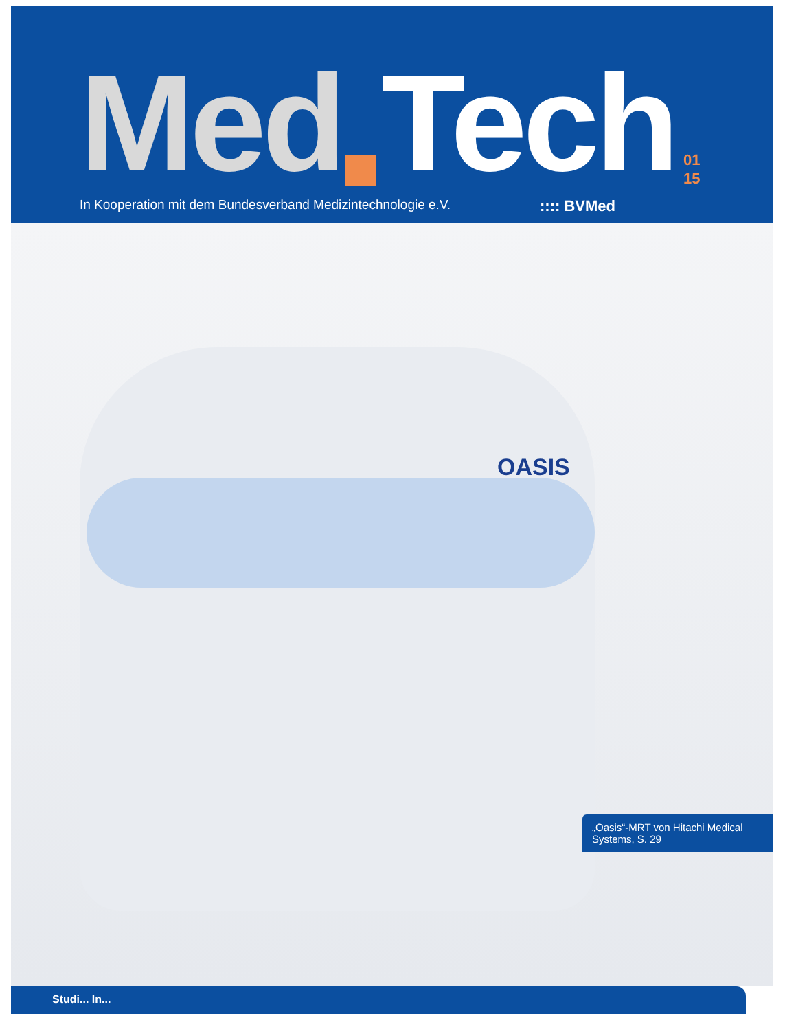Med Tech 01
15
In Kooperation mit dem Bundesverband Medizintechnologie e.V.:::: BVMed
OASIS
„Oasis“-MRT von Hitachi Medical Systems, S. 29
Studi... In...